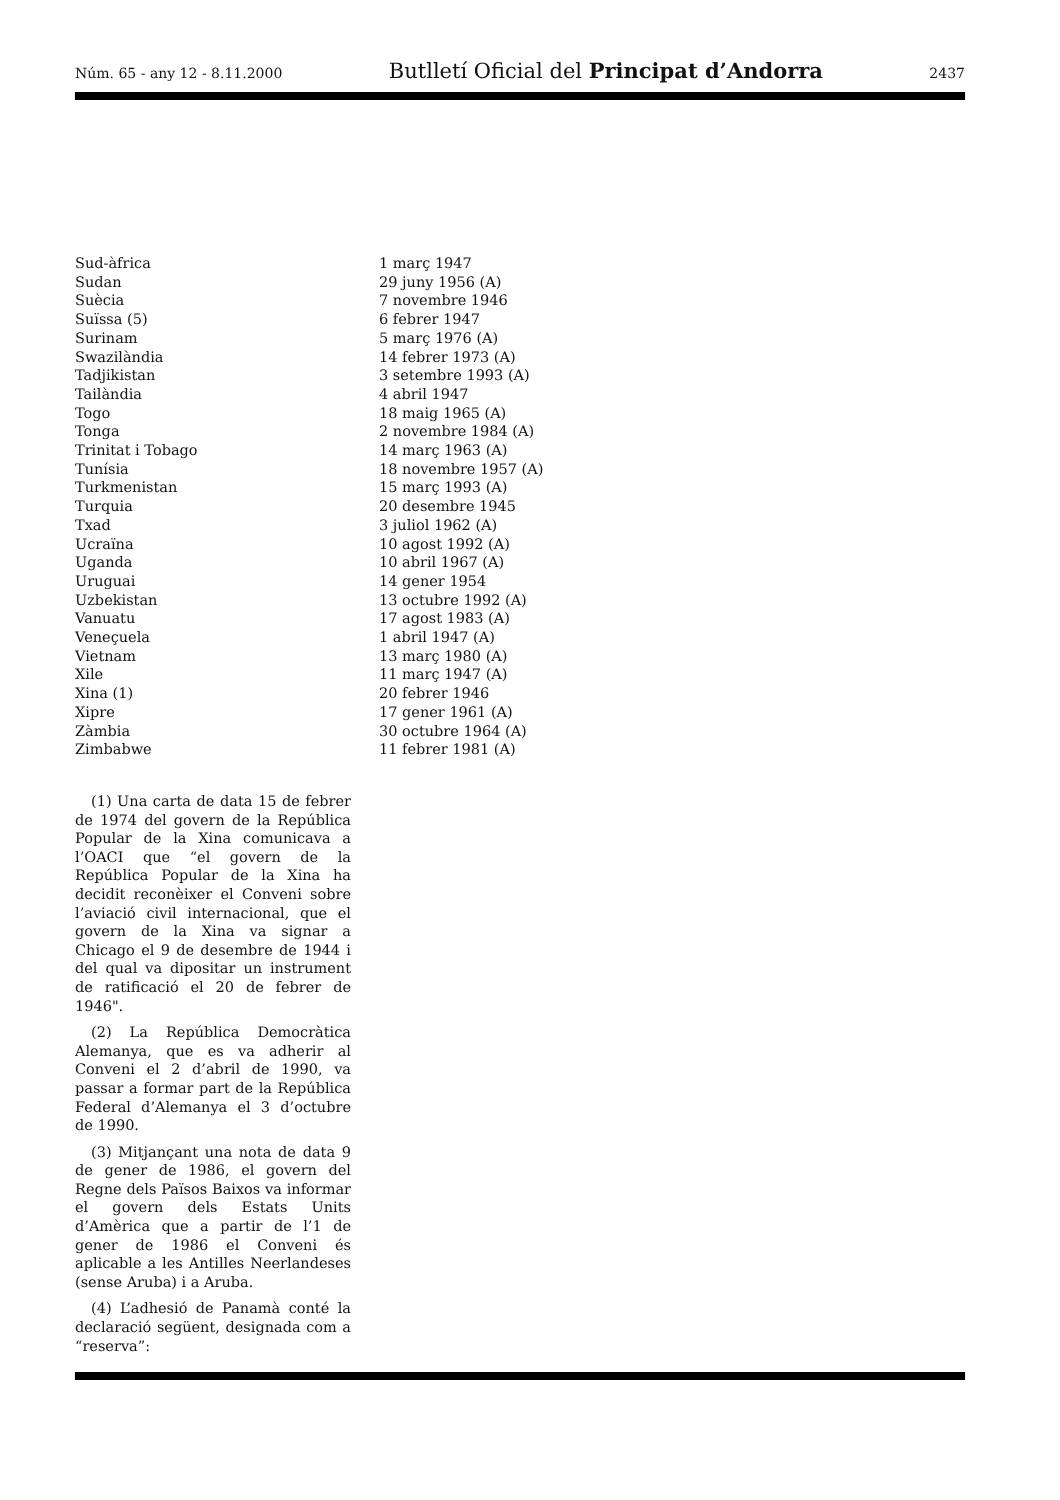Núm. 65 - any 12 - 8.11.2000 Butlletí Oficial del Principat d’Andorra 2437
| Sud-àfrica | 1 març 1947 |
| Sudan | 29 juny 1956 (A) |
| Suècia | 7 novembre 1946 |
| Suïssa (5) | 6 febrer 1947 |
| Surinam | 5 març 1976 (A) |
| Swazilàndia | 14 febrer 1973 (A) |
| Tadjikistan | 3 setembre 1993 (A) |
| Tailàndia | 4 abril 1947 |
| Togo | 18 maig 1965 (A) |
| Tonga | 2 novembre 1984 (A) |
| Trinitat i Tobago | 14 març 1963 (A) |
| Tunísia | 18 novembre 1957 (A) |
| Turkmenistan | 15 març 1993 (A) |
| Turquia | 20 desembre 1945 |
| Txad | 3 juliol 1962 (A) |
| Ucraïna | 10 agost 1992 (A) |
| Uganda | 10 abril 1967 (A) |
| Uruguai | 14 gener 1954 |
| Uzbekistan | 13 octubre 1992 (A) |
| Vanuatu | 17 agost 1983 (A) |
| Veneçuela | 1 abril 1947 (A) |
| Vietnam | 13 març 1980 (A) |
| Xile | 11 març 1947 (A) |
| Xina (1) | 20 febrer 1946 |
| Xipre | 17 gener 1961 (A) |
| Zàmbia | 30 octubre 1964 (A) |
| Zimbabwe | 11 febrer 1981 (A) |
(1) Una carta de data 15 de febrer de 1974 del govern de la República Popular de la Xina comunicava a l’OACI que “el govern de la República Popular de la Xina ha decidit reconèixer el Conveni sobre l’aviació civil internacional, que el govern de la Xina va signar a Chicago el 9 de desembre de 1944 i del qual va dipositar un instrument de ratificació el 20 de febrer de 1946".
(2) La República Democràtica Alemanya, que es va adherir al Conveni el 2 d’abril de 1990, va passar a formar part de la República Federal d’Alemanya el 3 d’octubre de 1990.
(3) Mitjançant una nota de data 9 de gener de 1986, el govern del Regne dels Països Baixos va informar el govern dels Estats Units d’Amèrica que a partir de l’1 de gener de 1986 el Conveni és aplicable a les Antilles Neerlandeses (sense Aruba) i a Aruba.
(4) L’adhesió de Panamà conté la declaració següent, designada com a “reserva”: